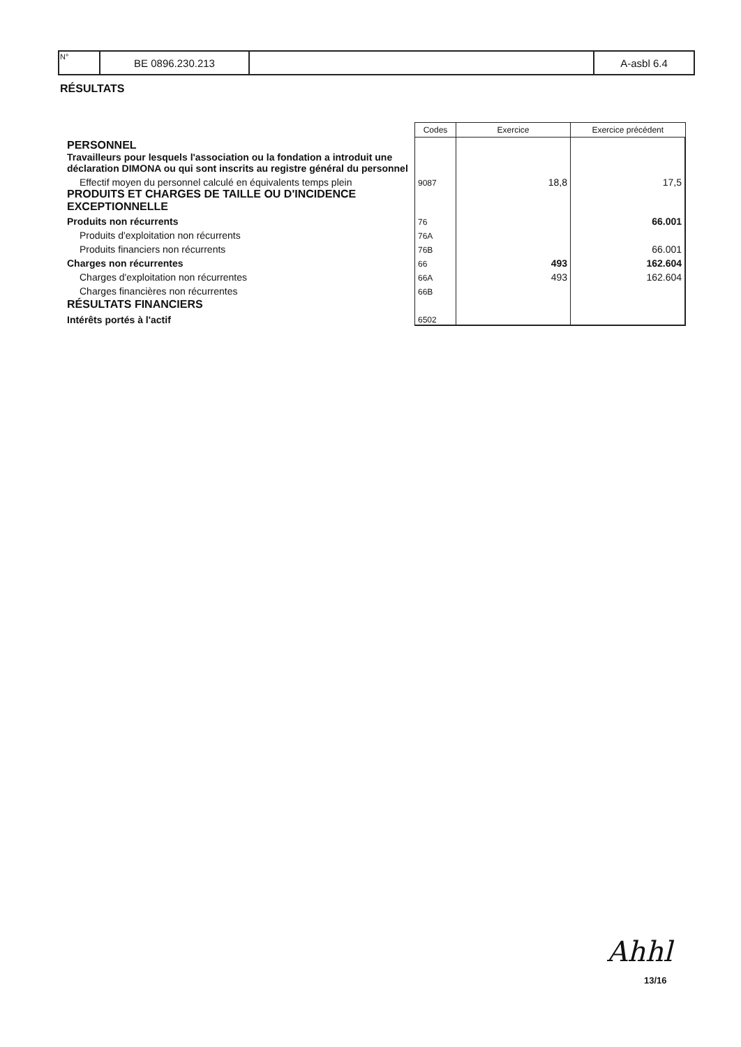| N° | BE 0896.230.213 | | A-asbl 6.4 |
RÉSULTATS
| | Codes | Exercice | Exercice précédent |
| --- | --- | --- | --- |
| PERSONNEL | | | |
| Travailleurs pour lesquels l'association ou la fondation a introduit une déclaration DIMONA ou qui sont inscrits au registre général du personnel | | | |
| Effectif moyen du personnel calculé en équivalents temps plein | 9087 | 18,8 | 17,5 |
| PRODUITS ET CHARGES DE TAILLE OU D'INCIDENCE EXCEPTIONNELLE | | | |
| Produits non récurrents | 76 | | 66.001 |
| Produits d'exploitation non récurrents | 76A | | |
| Produits financiers non récurrents | 76B | | 66.001 |
| Charges non récurrentes | 66 | 493 | 162.604 |
| Charges d'exploitation non récurrentes | 66A | 493 | 162.604 |
| Charges financières non récurrentes | 66B | | |
| RÉSULTATS FINANCIERS | | | |
| Intérêts portés à l'actif | 6502 | | |
Ahhl
13/16